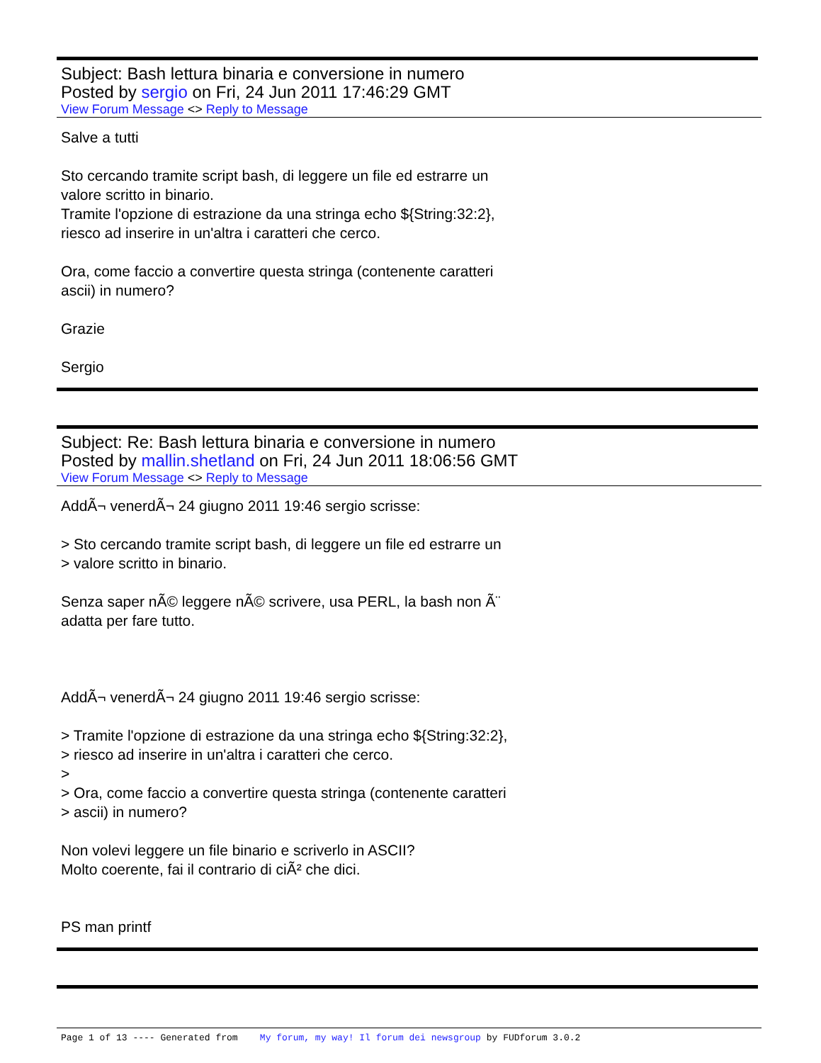Subject: Bash lettura binaria e conversione in numero
Posted by sergio on Fri, 24 Jun 2011 17:46:29 GMT
View Forum Message <> Reply to Message
Salve a tutti
Sto cercando tramite script bash, di leggere un file ed estrarre un
valore scritto in binario.
Tramite l'opzione di estrazione da una stringa echo ${String:32:2},
riesco ad inserire in un'altra i caratteri che cerco.
Ora, come faccio a convertire questa stringa (contenente caratteri
ascii) in numero?
Grazie
Sergio
Subject: Re: Bash lettura binaria e conversione in numero
Posted by mallin.shetland on Fri, 24 Jun 2011 18:06:56 GMT
View Forum Message <> Reply to Message
AddÃ¬ venerdÃ¬ 24 giugno 2011 19:46 sergio scrisse:
> Sto cercando tramite script bash, di leggere un file ed estrarre un
> valore scritto in binario.
Senza saper nÃ© leggere nÃ© scrivere, usa PERL, la bash non Ã¨
adatta per fare tutto.
AddÃ¬ venerdÃ¬ 24 giugno 2011 19:46 sergio scrisse:
> Tramite l'opzione di estrazione da una stringa echo ${String:32:2},
> riesco ad inserire in un'altra i caratteri che cerco.
>
> Ora, come faccio a convertire questa stringa (contenente caratteri
> ascii) in numero?
Non volevi leggere un file binario e scriverlo in ASCII?
Molto coerente, fai il contrario di ciÃ² che dici.
PS man printf
Page 1 of 13 ---- Generated from My forum, my way! Il forum dei newsgroup by FUDforum 3.0.2